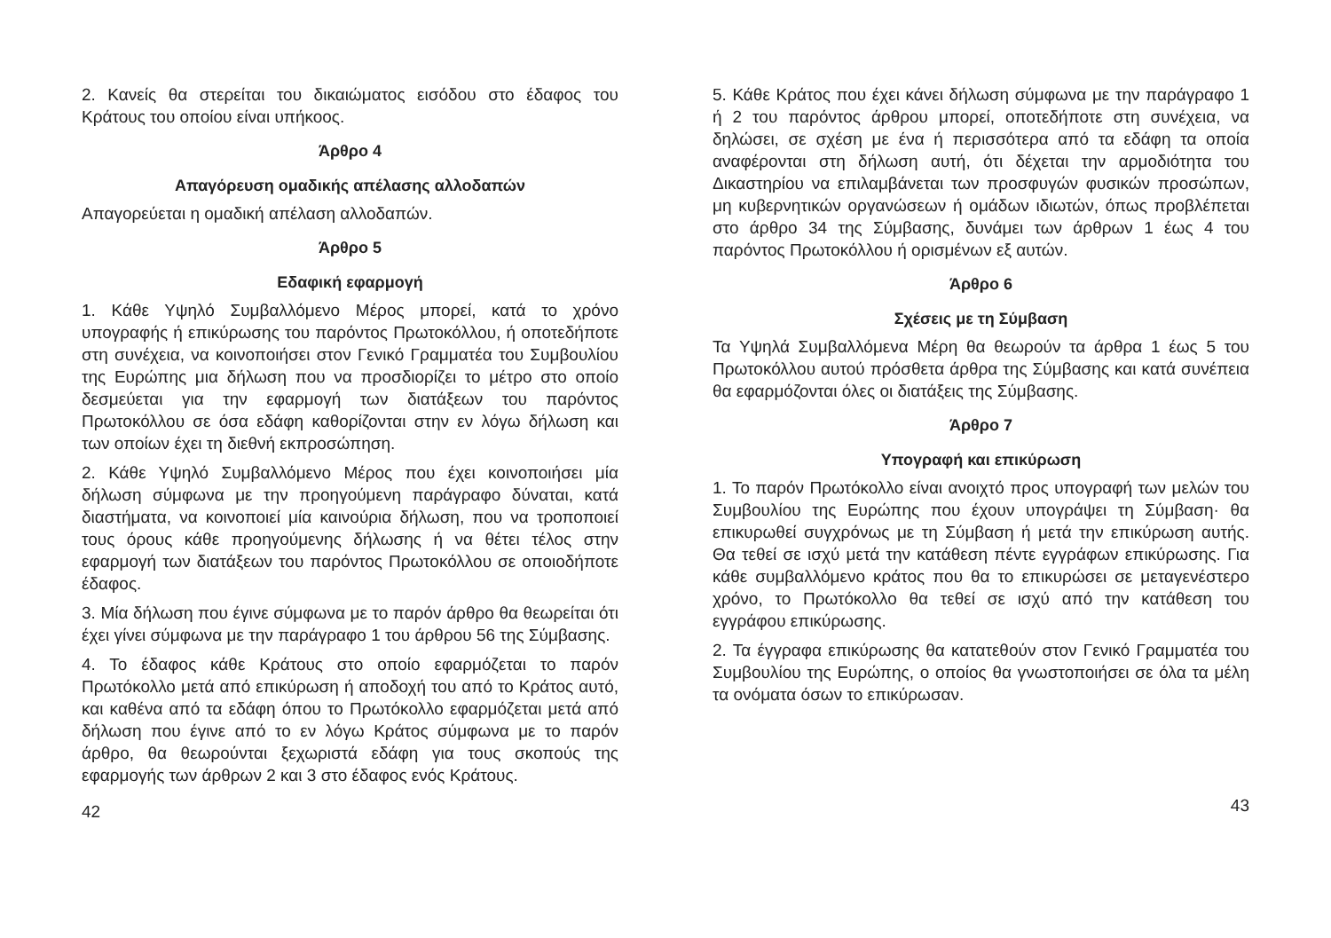2. Κανείς θα στερείται του δικαιώματος εισόδου στο έδαφος του Κράτους του οποίου είναι υπήκοος.
Άρθρο 4
Απαγόρευση ομαδικής απέλασης αλλοδαπών
Απαγορεύεται η ομαδική απέλαση αλλοδαπών.
Άρθρο 5
Εδαφική εφαρμογή
1. Κάθε Υψηλό Συμβαλλόμενο Μέρος μπορεί, κατά το χρόνο υπογραφής ή επικύρωσης του παρόντος Πρωτοκόλλου, ή οποτεδήποτε στη συνέχεια, να κοινοποιήσει στον Γενικό Γραμματέα του Συμβουλίου της Ευρώπης μια δήλωση που να προσδιορίζει το μέτρο στο οποίο δεσμεύεται για την εφαρμογή των διατάξεων του παρόντος Πρωτοκόλλου σε όσα εδάφη καθορίζονται στην εν λόγω δήλωση και των οποίων έχει τη διεθνή εκπροσώπηση.
2. Κάθε Υψηλό Συμβαλλόμενο Μέρος που έχει κοινοποιήσει μία δήλωση σύμφωνα με την προηγούμενη παράγραφο δύναται, κατά διαστήματα, να κοινοποιεί μία καινούρια δήλωση, που να τροποποιεί τους όρους κάθε προηγούμενης δήλωσης ή να θέτει τέλος στην εφαρμογή των διατάξεων του παρόντος Πρωτοκόλλου σε οποιοδήποτε έδαφος.
3. Μία δήλωση που έγινε σύμφωνα με το παρόν άρθρο θα θεωρείται ότι έχει γίνει σύμφωνα με την παράγραφο 1 του άρθρου 56 της Σύμβασης.
4. Το έδαφος κάθε Κράτους στο οποίο εφαρμόζεται το παρόν Πρωτόκολλο μετά από επικύρωση ή αποδοχή του από το Κράτος αυτό, και καθένα από τα εδάφη όπου το Πρωτόκολλο εφαρμόζεται μετά από δήλωση που έγινε από το εν λόγω Κράτος σύμφωνα με το παρόν άρθρο, θα θεωρούνται ξεχωριστά εδάφη για τους σκοπούς της εφαρμογής των άρθρων 2 και 3 στο έδαφος ενός Κράτους.
42
5. Κάθε Κράτος που έχει κάνει δήλωση σύμφωνα με την παράγραφο 1 ή 2 του παρόντος άρθρου μπορεί, οποτεδήποτε στη συνέχεια, να δηλώσει, σε σχέση με ένα ή περισσότερα από τα εδάφη τα οποία αναφέρονται στη δήλωση αυτή, ότι δέχεται την αρμοδιότητα του Δικαστηρίου να επιλαμβάνεται των προσφυγών φυσικών προσώπων, μη κυβερνητικών οργανώσεων ή ομάδων ιδιωτών, όπως προβλέπεται στο άρθρο 34 της Σύμβασης, δυνάμει των άρθρων 1 έως 4 του παρόντος Πρωτοκόλλου ή ορισμένων εξ αυτών.
Άρθρο 6
Σχέσεις με τη Σύμβαση
Τα Υψηλά Συμβαλλόμενα Μέρη θα θεωρούν τα άρθρα 1 έως 5 του Πρωτοκόλλου αυτού πρόσθετα άρθρα της Σύμβασης και κατά συνέπεια θα εφαρμόζονται όλες οι διατάξεις της Σύμβασης.
Άρθρο 7
Υπογραφή και επικύρωση
1. Το παρόν Πρωτόκολλο είναι ανοιχτό προς υπογραφή των μελών του Συμβουλίου της Ευρώπης που έχουν υπογράψει τη Σύμβαση· θα επικυρωθεί συγχρόνως με τη Σύμβαση ή μετά την επικύρωση αυτής. Θα τεθεί σε ισχύ μετά την κατάθεση πέντε εγγράφων επικύρωσης. Για κάθε συμβαλλόμενο κράτος που θα το επικυρώσει σε μεταγενέστερο χρόνο, το Πρωτόκολλο θα τεθεί σε ισχύ από την κατάθεση του εγγράφου επικύρωσης.
2. Τα έγγραφα επικύρωσης θα κατατεθούν στον Γενικό Γραμματέα του Συμβουλίου της Ευρώπης, ο οποίος θα γνωστοποιήσει σε όλα τα μέλη τα ονόματα όσων το επικύρωσαν.
43